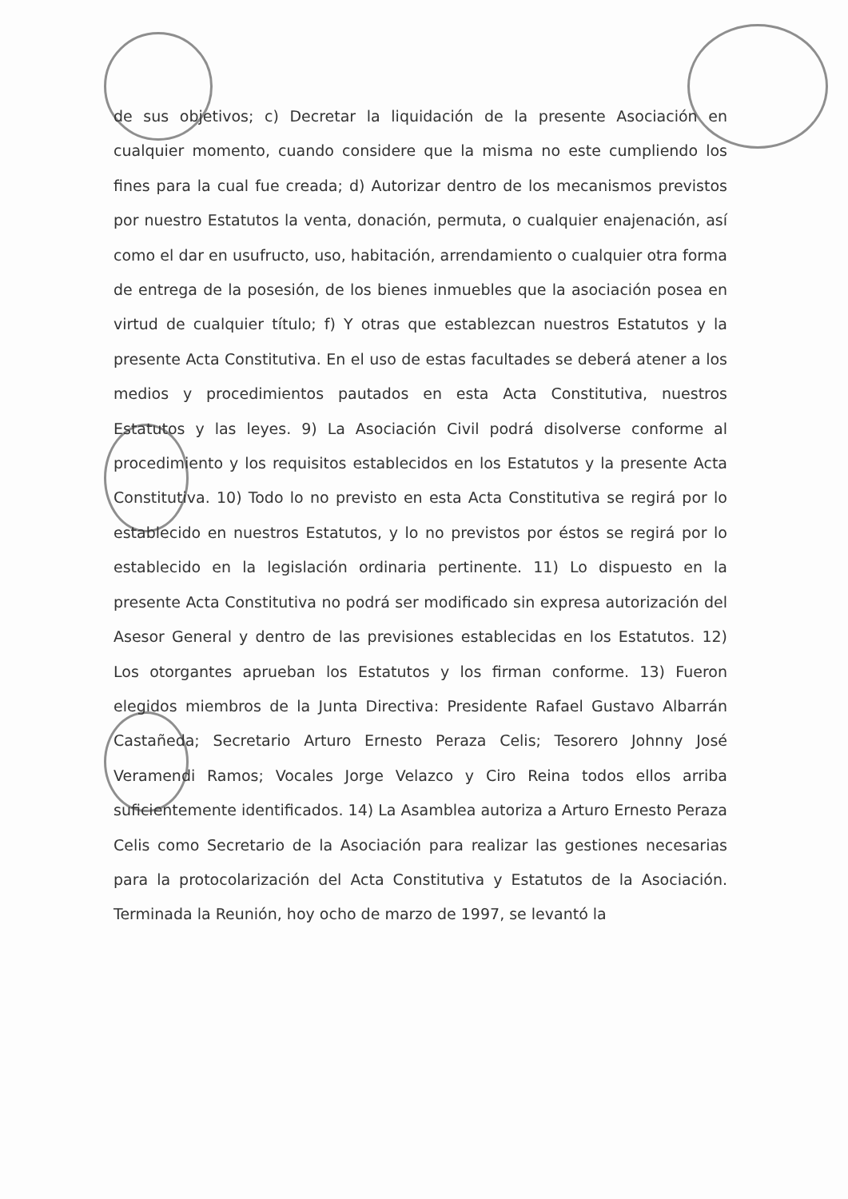de sus objetivos; c) Decretar la liquidación de la presente Asociación en cualquier momento, cuando considere que la misma no este cumpliendo los fines para la cual fue creada; d) Autorizar dentro de los mecanismos previstos por nuestro Estatutos la venta, donación, permuta, o cualquier enajenación, así como el dar en usufructo, uso, habitación, arrendamiento o cualquier otra forma de entrega de la posesión, de los bienes inmuebles que la asociación posea en virtud de cualquier título; f) Y otras que establezcan nuestros Estatutos y la presente Acta Constitutiva. En el uso de estas facultades se deberá atener a los medios y procedimientos pautados en esta Acta Constitutiva, nuestros Estatutos y las leyes. 9) La Asociación Civil podrá disolverse conforme al procedimiento y los requisitos establecidos en los Estatutos y la presente Acta Constitutiva. 10) Todo lo no previsto en esta Acta Constitutiva se regirá por lo establecido en nuestros Estatutos, y lo no previstos por éstos se regirá por lo establecido en la legislación ordinaria pertinente. 11) Lo dispuesto en la presente Acta Constitutiva no podrá ser modificado sin expresa autorización del Asesor General y dentro de las previsiones establecidas en los Estatutos. 12) Los otorgantes aprueban los Estatutos y los firman conforme. 13) Fueron elegidos miembros de la Junta Directiva: Presidente Rafael Gustavo Albarrán Castañeda; Secretario Arturo Ernesto Peraza Celis; Tesorero Johnny José Veramendi Ramos; Vocales Jorge Velazco y Ciro Reina todos ellos arriba suficientemente identificados. 14) La Asamblea autoriza a Arturo Ernesto Peraza Celis como Secretario de la Asociación para realizar las gestiones necesarias para la protocolarización del Acta Constitutiva y Estatutos de la Asociación. Terminada la Reunión, hoy ocho de marzo de 1997, se levantó la